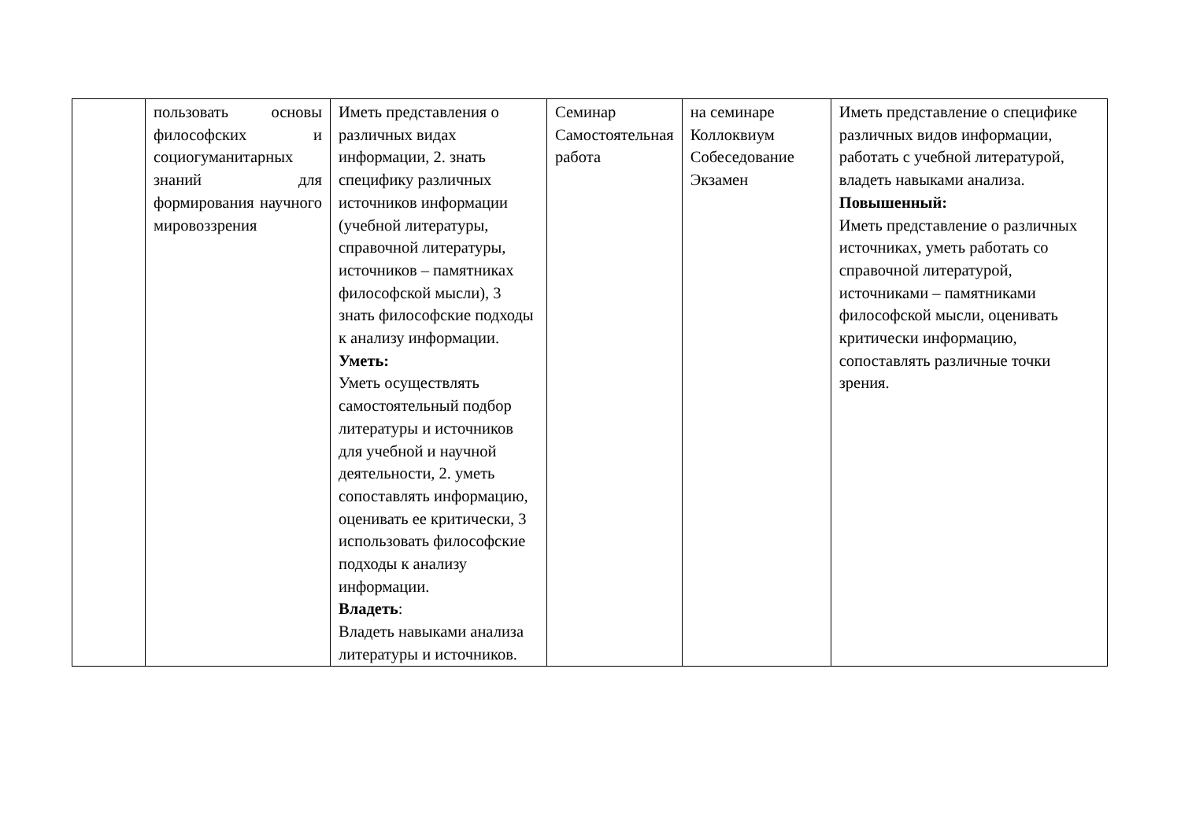| | пользовать основы философских и социогуманитарных знаний для формирования научного мировоззрения | Иметь представления о различных видах информации, 2. знать специфику различных источников информации (учебной литературы, справочной литературы, источников – памятниках философской мысли), 3 знать философские подходы к анализу информации. Уметь: Уметь осуществлять самостоятельный подбор литературы и источников для учебной и научной деятельности, 2. уметь сопоставлять информацию, оценивать ее критически, 3 использовать философские подходы к анализу информации. Владеть : Владеть навыками анализа литературы и источников. | Семинар Самостоятельная работа | на семинаре Коллоквиум Собеседование Экзамен | Иметь представление о специфике различных видов информации, работать с учебной литературой, владеть навыками анализа. Повышенный: Иметь представление о различных источниках, уметь работать со справочной литературой, источниками – памятниками философской мысли, оценивать критически информацию, сопоставлять различные точки зрения. |